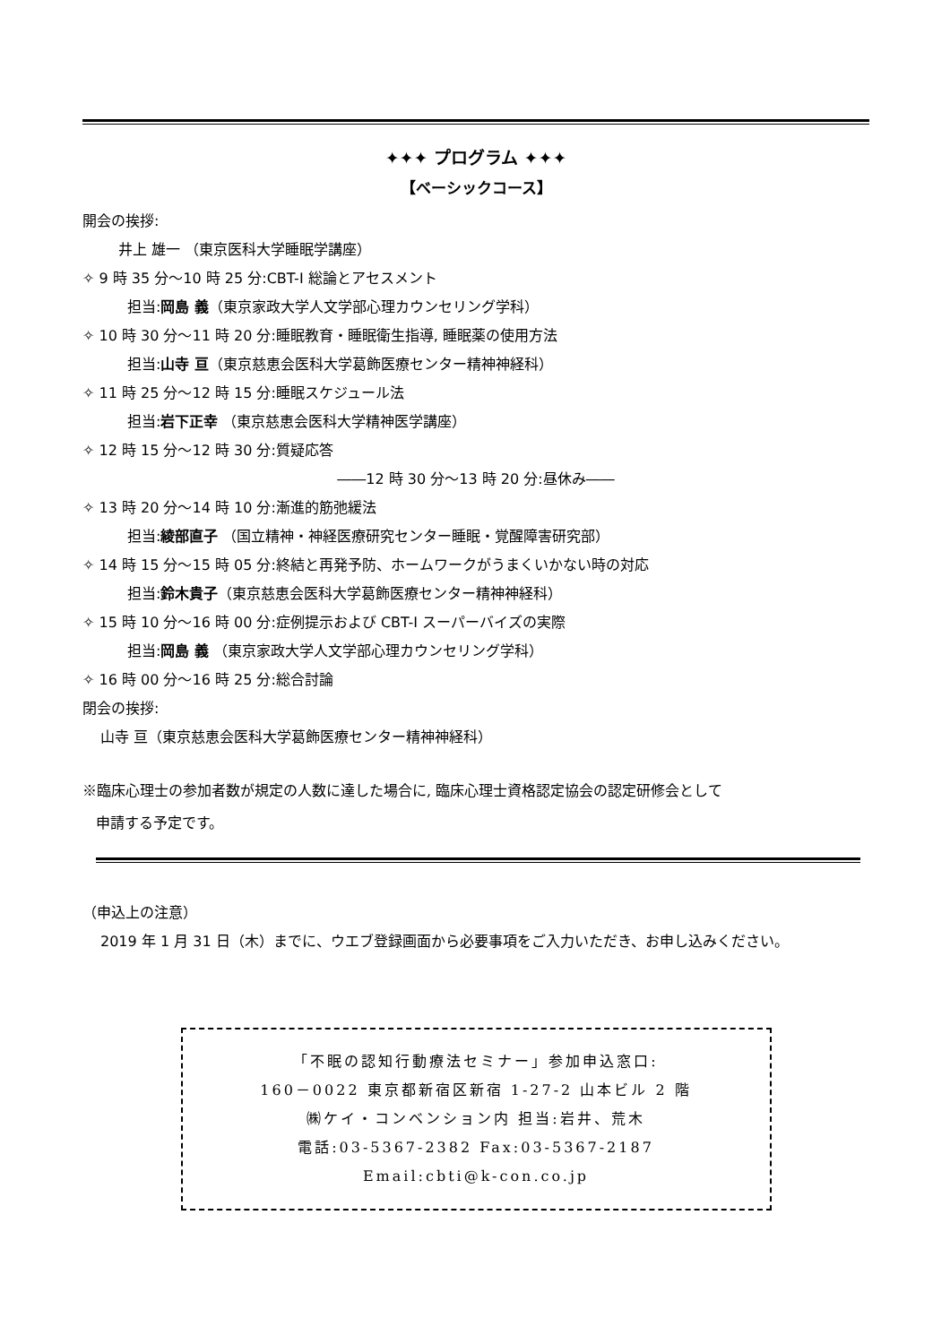✦✦✦ プログラム ✦✦✦
【ベーシックコース】
開会の挨拶:
井上 雄一 （東京医科大学睡眠学講座）
✧ 9 時 35 分～10 時 25 分:CBT-I 総論とアセスメント
担当:岡島 義（東京家政大学人文学部心理カウンセリング学科）
✧ 10 時 30 分～11 時 20 分:睡眠教育・睡眠衛生指導, 睡眠薬の使用方法
担当:山寺 亘（東京慈恵会医科大学葛飾医療センター精神神経科）
✧ 11 時 25 分～12 時 15 分:睡眠スケジュール法
担当:岩下正幸 （東京慈恵会医科大学精神医学講座）
✧ 12 時 15 分～12 時 30 分:質疑応答
――12 時 30 分～13 時 20 分:昼休み――
✧ 13 時 20 分～14 時 10 分:漸進的筋弛緩法
担当:綾部直子 （国立精神・神経医療研究センター睡眠・覚醒障害研究部）
✧ 14 時 15 分～15 時 05 分:終結と再発予防、ホームワークがうまくいかない時の対応
担当:鈴木貴子（東京慈恵会医科大学葛飾医療センター精神神経科）
✧ 15 時 10 分～16 時 00 分:症例提示および CBT-I スーパーバイズの実際
担当:岡島 義 （東京家政大学人文学部心理カウンセリング学科）
✧ 16 時 00 分～16 時 25 分:総合討論
閉会の挨拶:
山寺 亘（東京慈恵会医科大学葛飾医療センター精神神経科）
※臨床心理士の参加者数が規定の人数に達した場合に, 臨床心理士資格認定協会の認定研修会として
申請する予定です。
（申込上の注意）
2019 年 1 月 31 日（木）までに、ウエブ登録画面から必要事項をご入力いただき、お申し込みください。
「不眠の認知行動療法セミナー」参加申込窓口:
160－0022 東京都新宿区新宿 1-27-2 山本ビル 2 階
㈱ケイ・コンベンション内 担当:岩井、荒木
電話:03-5367-2382 Fax:03-5367-2187
Email:cbti@k-con.co.jp